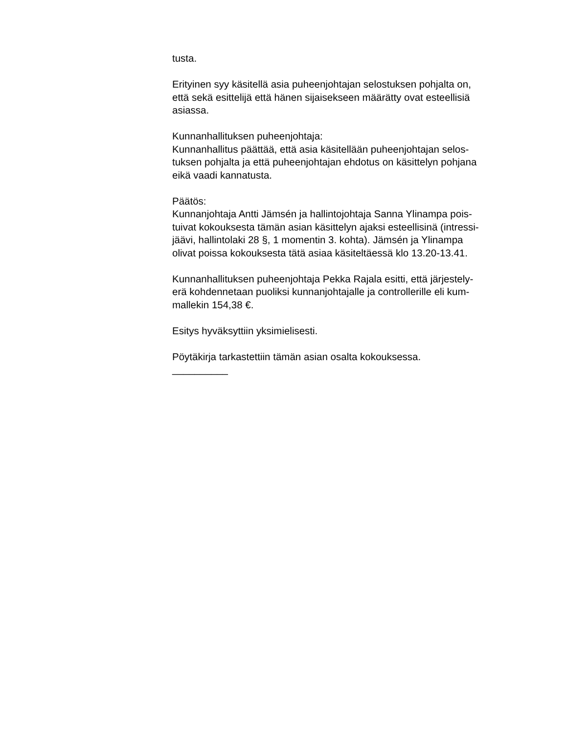tusta.
Erityinen syy käsitellä asia puheenjohtajan selostuksen pohjalta on,
että sekä esittelijä että hänen sijaisekseen määrätty ovat esteellisiä
asiassa.
Kunnanhallituksen puheenjohtaja:
Kunnanhallitus päättää, että asia käsitellään puheenjohtajan selos-
tuksen pohjalta ja että puheenjohtajan ehdotus on käsittelyn pohjana
eikä vaadi kannatusta.
Päätös:
Kunnanjohtaja Antti Jämsén ja hallintojohtaja Sanna Ylinampa pois-
tuivat kokouksesta tämän asian käsittelyn ajaksi esteellisinä (intressi-
jäävi, hallintolaki 28 §, 1 momentin 3. kohta). Jämsén ja Ylinampa
olivat poissa kokouksesta tätä asiaa käsiteltäessä klo 13.20-13.41.
Kunnanhallituksen puheenjohtaja Pekka Rajala esitti, että järjestely-
erä kohdennetaan puoliksi kunnanjohtajalle ja controllerille eli kum-
mallekin 154,38 €.
Esitys hyväksyttiin yksimielisesti.
Pöytäkirja tarkastettiin tämän asian osalta kokouksessa.
__________